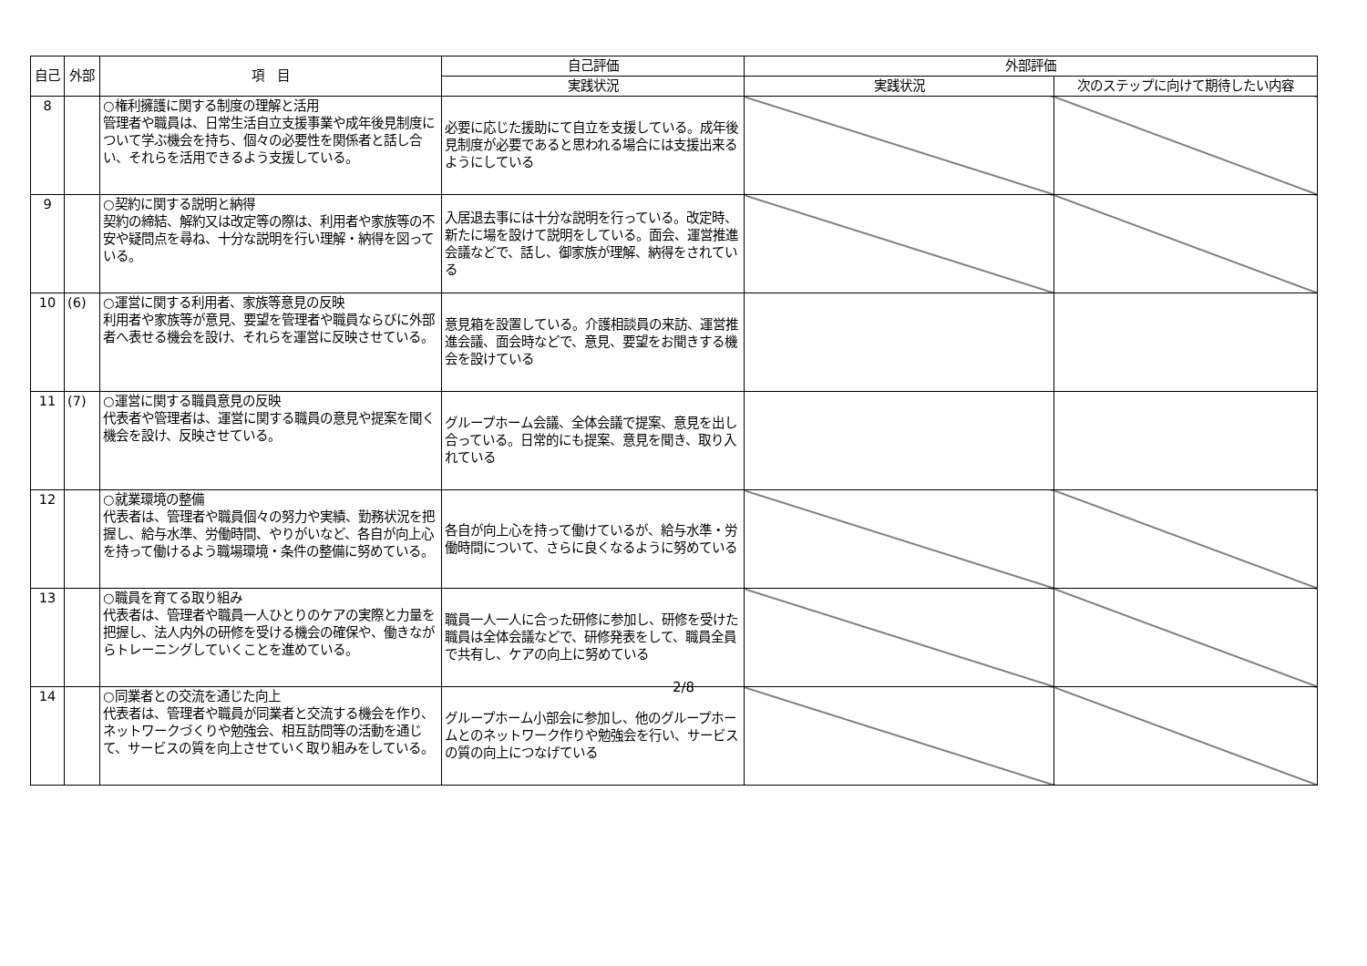| 自己 | 外部 | 項 目 | 自己評価 | 外部評価 | |
| --- | --- | --- | --- | --- | --- |
| | | | 実践状況 | 実践状況 | 次のステップに向けて期待したい内容 |
| 8 | | ○権利擁護に関する制度の理解と活用 管理者や職員は、日常生活自立支援事業や成年後見制度について学ぶ機会を持ち、個々の必要性を関係者と話し合い、それらを活用できるよう支援している。 | 必要に応じた援助にて自立を支援している。成年後見制度が必要であると思われる場合には支援出来るようにしている | | |
| 9 | | ○契約に関する説明と納得 契約の締結、解約又は改定等の際は、利用者や家族等の不安や疑問点を尋ね、十分な説明を行い理解・納得を図っている。 | 入居退去事には十分な説明を行っている。改定時、新たに場を設けて説明をしている。面会、運営推進会議などで、話し、御家族が理解、納得をされている | | |
| 10 | (6) | ○運営に関する利用者、家族等意見の反映 利用者や家族等が意見、要望を管理者や職員ならびに外部者へ表せる機会を設け、それらを運営に反映させている。 | 意見箱を設置している。介護相談員の来訪、運営推進会議、面会時などで、意見、要望をお聞きする機会を設けている | | |
| 11 | (7) | ○運営に関する職員意見の反映 代表者や管理者は、運営に関する職員の意見や提案を聞く機会を設け、反映させている。 | グループホーム会議、全体会議で提案、意見を出し合っている。日常的にも提案、意見を聞き、取り入れている | | |
| 12 | | ○就業環境の整備 代表者は、管理者や職員個々の努力や実績、勤務状況を把握し、給与水準、労働時間、やりがいなど、各自が向上心を持って働けるよう職場環境・条件の整備に努めている。 | 各自が向上心を持って働けているが、給与水準・労働時間について、さらに良くなるように努めている | | |
| 13 | | ○職員を育てる取り組み 代表者は、管理者や職員一人ひとりのケアの実際と力量を把握し、法人内外の研修を受ける機会の確保や、働きながらトレーニングしていくことを進めている。 | 職員一人一人に合った研修に参加し、研修を受けた職員は全体会議などで、研修発表をして、職員全員で共有し、ケアの向上に努めている | | |
| 14 | | ○同業者との交流を通じた向上 代表者は、管理者や職員が同業者と交流する機会を作り、ネットワークづくりや勉強会、相互訪問等の活動を通じて、サービスの質を向上させていく取り組みをしている。 | グループホーム小部会に参加し、他のグループホームとのネットワーク作りや勉強会を行い、サービスの質の向上につなげている | | |
2/8